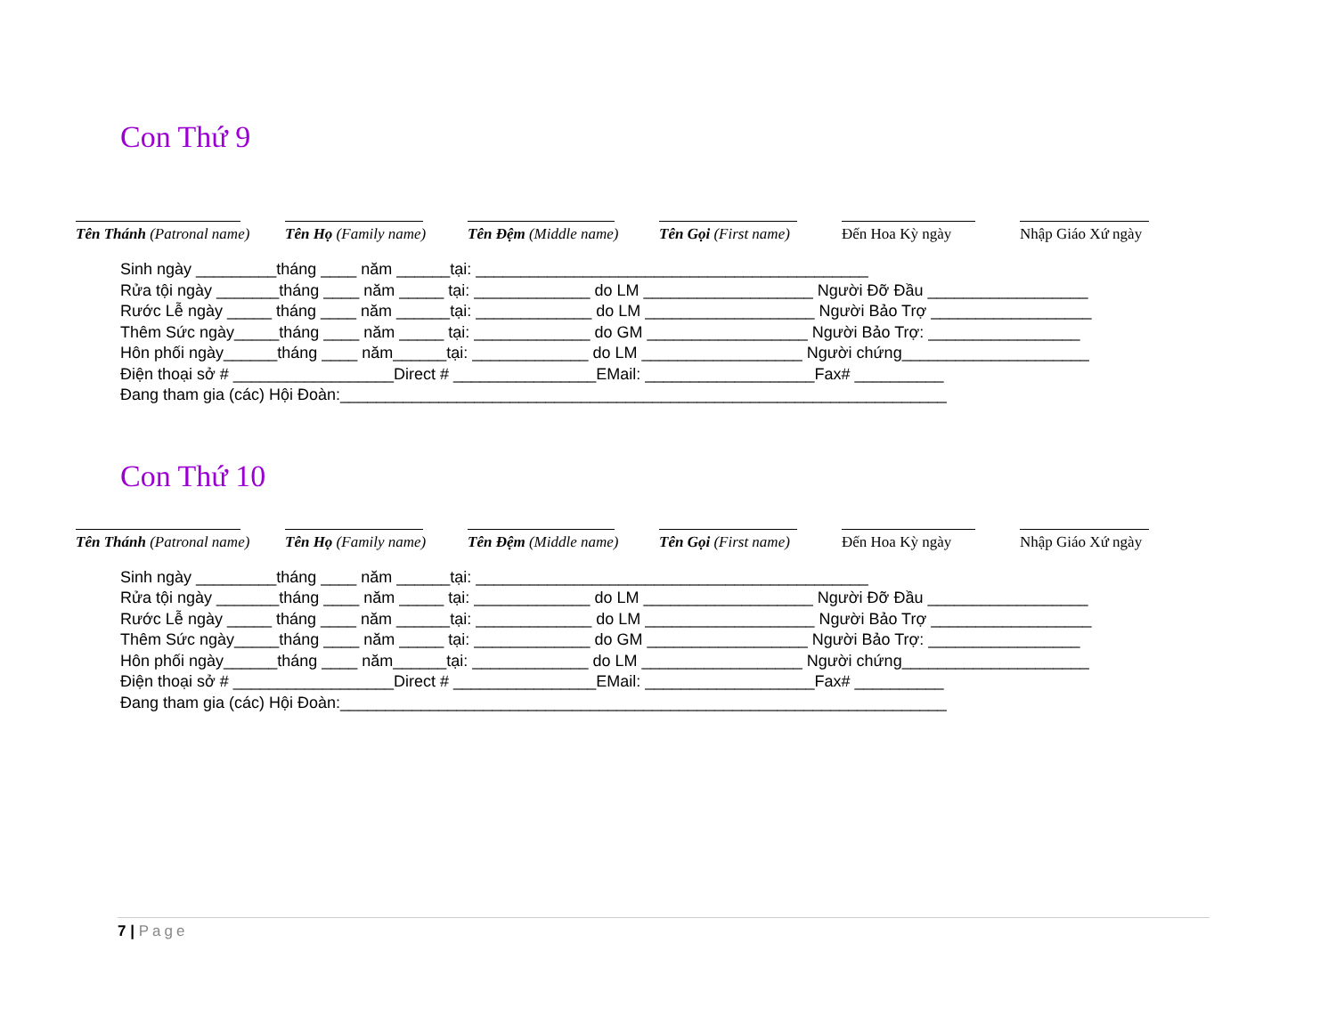Con Thứ 9
Tên Thánh (Patronal name)
Tên Họ (Family name)
Tên Đệm (Middle name)
Tên Gọi (First name)
Đến Hoa Kỳ ngày Nhập Giáo Xứ ngày
Sinh ngày _________tháng ____ năm ______tại: ____________________________________________ Rửa tội ngày _______tháng ____ năm _____ tại: _____________ do LM ___________________ Người Đỡ Đầu __________________ Rước Lễ ngày _____ tháng ____ năm ______tại: _____________ do LM ___________________ Người Bảo Trợ __________________ Thêm Sức ngày_____tháng ____ năm _____ tại: _____________ do GM __________________ Người Bảo Trợ: _________________ Hôn phối ngày______tháng ____ năm______tại: _____________ do LM __________________ Người chứng_____________________ Điện thoại sở # __________________Direct # ________________EMail: ___________________Fax# __________ Đang tham gia (các) Hội Đoàn:____________________________________________________________________
Con Thứ 10
Tên Thánh (Patronal name)
Tên Họ (Family name)
Tên Đệm (Middle name)
Tên Gọi (First name)
Đến Hoa Kỳ ngày Nhập Giáo Xứ ngày
Sinh ngày _________tháng ____ năm ______tại: ____________________________________________ Rửa tội ngày _______tháng ____ năm _____ tại: _____________ do LM ___________________ Người Đỡ Đầu __________________ Rước Lễ ngày _____ tháng ____ năm ______tại: _____________ do LM ___________________ Người Bảo Trợ __________________ Thêm Sức ngày_____tháng ____ năm _____ tại: _____________ do GM __________________ Người Bảo Trợ: _________________ Hôn phối ngày______tháng ____ năm______tại: _____________ do LM __________________ Người chứng_____________________ Điện thoại sở # __________________Direct # ________________EMail: ___________________Fax# __________ Đang tham gia (các) Hội Đoàn:____________________________________________________________________
7 | Page